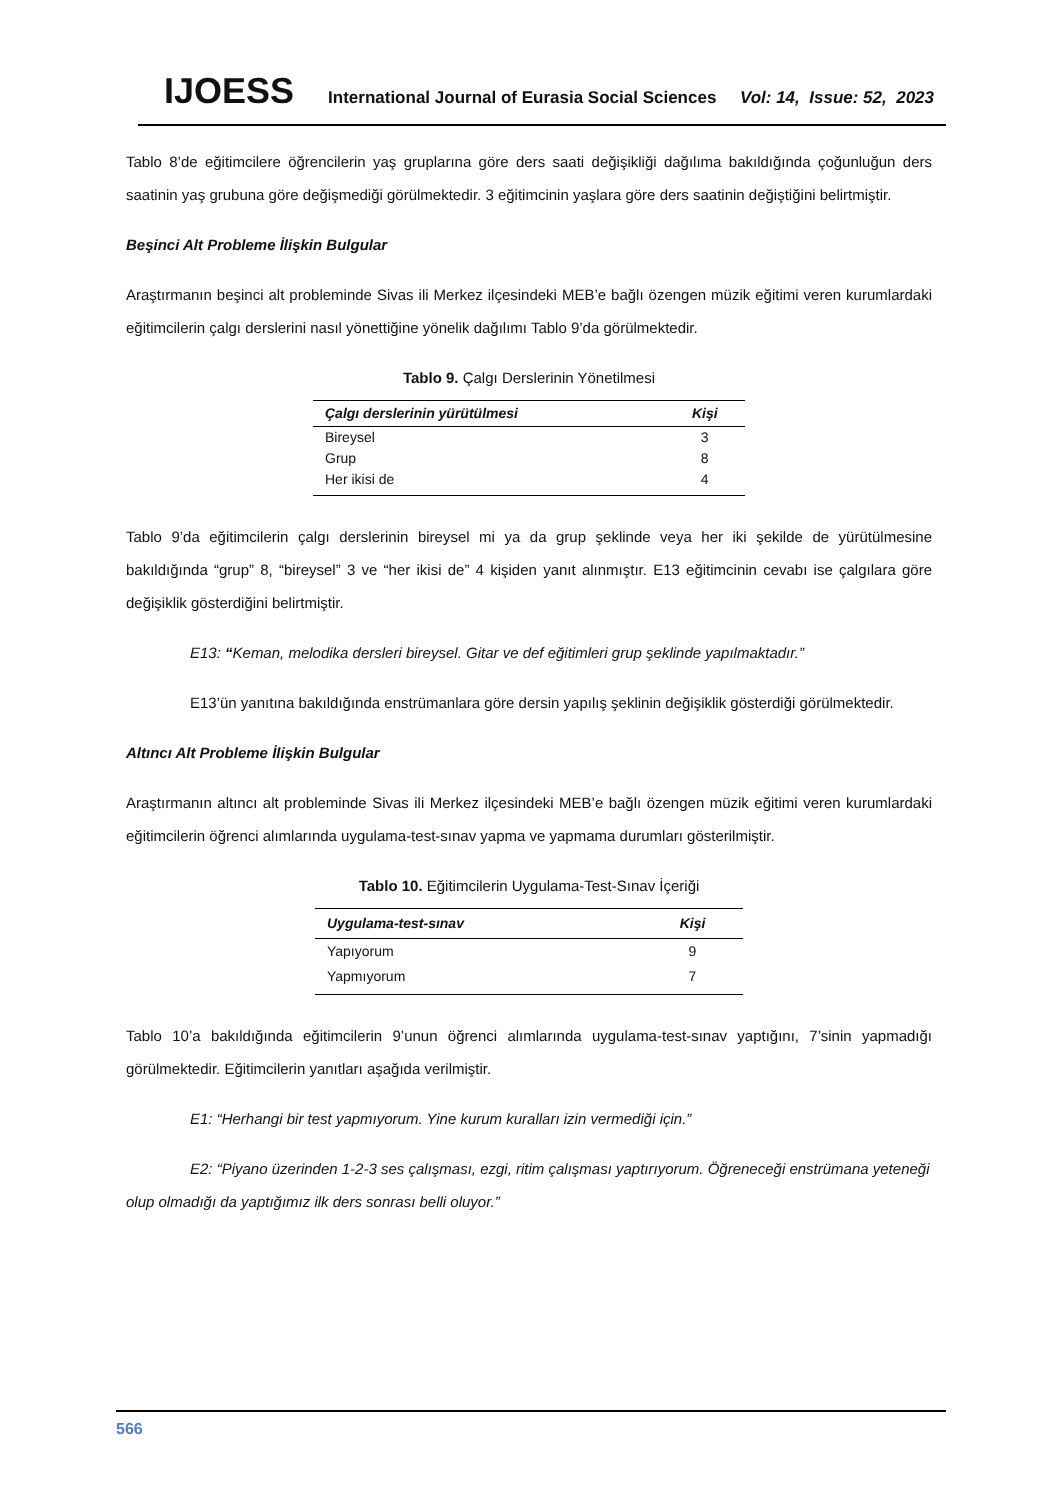IJOESS International Journal of Eurasia Social Sciences Vol: 14, Issue: 52, 2023
Tablo 8’de eğitimcilere öğrencilerin yaş gruplarına göre ders saati değişikliği dağılıma bakıldığında çoğunluğun ders saatinin yaş grubuna göre değişmediği görülmektedir. 3 eğitimcinin yaşlara göre ders saatinin değiştiğini belirtmiştir.
Beşinci Alt Probleme İlişkin Bulgular
Araştırmanın beşinci alt probleminde Sivas ili Merkez ilçesindeki MEB’e bağlı özengen müzik eğitimi veren kurumlardaki eğitimcilerin çalgı derslerini nasıl yönettiğine yönelik dağılımı Tablo 9’da görülmektedir.
Tablo 9. Çalgı Derslerinin Yönetilmesi
| Çalgı derslerinin yürütülmesi | Kişi |
| --- | --- |
| Bireysel | 3 |
| Grup | 8 |
| Her ikisi de | 4 |
Tablo 9’da eğitimcilerin çalgı derslerinin bireysel mi ya da grup şeklinde veya her iki şekilde de yürütülmesine bakıldığında “grup” 8, “bireysel” 3 ve “her ikisi de” 4 kişiden yanıt alınmıştır. E13 eğitimcinin cevabı ise çalgılara göre değişiklik gösterdiğini belirtmiştir.
E13: “Keman, melodika dersleri bireysel. Gitar ve def eğitimleri grup şeklinde yapılmaktadır.”
E13’ün yanıtına bakıldığında enstrümanlara göre dersin yapılış şeklinin değişiklik gösterdiği görülmektedir.
Altıncı Alt Probleme İlişkin Bulgular
Araştırmanın altıncı alt probleminde Sivas ili Merkez ilçesindeki MEB’e bağlı özengen müzik eğitimi veren kurumlardaki eğitimcilerin öğrenci alımlarında uygulama-test-sınav yapma ve yapmama durumları gösterilmiştir.
Tablo 10. Eğitimcilerin Uygulama-Test-Sınav İçeriği
| Uygulama-test-sınav | Kişi |
| --- | --- |
| Yapıyorum | 9 |
| Yapmıyorum | 7 |
Tablo 10’a bakıldığında eğitimcilerin 9’unun öğrenci alımlarında uygulama-test-sınav yaptığını, 7’sinin yapmadığı görülmektedir. Eğitimcilerin yanıtları aşağıda verilmiştir.
E1: “Herhangi bir test yapmıyorum. Yine kurum kuralları izin vermediği için.”
E2: “Piyano üzerinden 1-2-3 ses çalışması, ezgi, ritim çalışması yaptırıyorum. Öğreneceği enstrümana yeteneği olup olmadığı da yaptığımız ilk ders sonrası belli oluyor.”
566